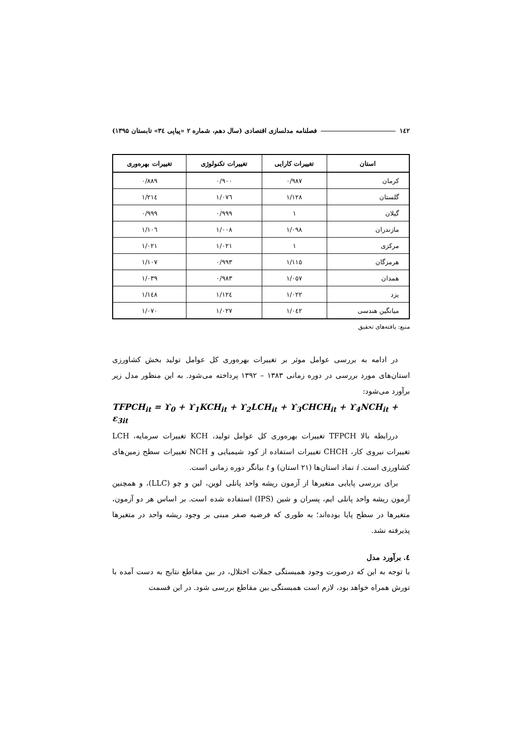۱٤۲ فصلنامه مدلسازی اقتصادی (سال دهم، شماره ۲ «پیاپی ۳٤» تابستان ۱۳۹۵)
| استان | تغییرات کارایی | تغییرات تکنولوژی | تغییرات بهره‌وری |
| --- | --- | --- | --- |
| کرمان | ۰/۹۸۷ | ۰/۹۰۰ | ۰/۸۸۹ |
| گلستان | ۱/۱۲۸ | ۱/۰۷٦ | ۱/۲۱٤ |
| گیلان | ۱ | ۰/۹۹۹ | ۰/۹۹۹ |
| مازندران | ۱/۰۹۸ | ۱/۰۰۸ | ۱/۱۰٦ |
| مرکزی | ۱ | ۱/۰۲۱ | ۱/۰۲۱ |
| هرمزگان | ۱/۱۱٥ | ۰/۹۹۳ | ۱/۱۰۷ |
| همدان | ۱/۰٥۷ | ۰/۹۸۳ | ۱/۰۳۹ |
| یزد | ۱/۰۲۲ | ۱/۱۲٤ | ۱/۱٤۸ |
| میانگین هندسی | ۱/۰٤۲ | ۱/۰۲۷ | ۱/۰۷۰ |
منبع: یافته‌های تحقیق
در ادامه به بررسی عوامل موثر بر تغییرات بهره‌وری کل عوامل تولید بخش کشاورزی استان‌های مورد بررسی در دوره زمانی ۱۳۸۳ – ۱۳۹۲ پرداخته می‌شود. به این منظور مدل زیر برآورد می‌شود:
TFPCH<sub>it</sub> = ϒ<sub>0</sub> + ϒ<sub>1</sub>KCH<sub>it</sub> + ϒ<sub>2</sub>LCH<sub>it</sub> + ϒ<sub>3</sub>CHCH<sub>it</sub> + ϒ<sub>4</sub>NCH<sub>it</sub> + ε<sub>3it</sub>
دررابطه بالا TFPCH تغییرات بهره‌وری کل عوامل تولید، KCH تغییرات سرمایه، LCH تغییرات نیروی کار، CHCH تغییرات استفاده از کود شیمیایی و NCH تغییرات سطح زمین‌های کشاورزی است. i نماد استان‌ها (۲۱ استان) و t بیانگر دوره زمانی است.
برای بررسی پایایی متغیرها از آزمون ریشه واحد پانلی لوین، لین و چو (LLC)، و همچنین آزمون ریشه واحد پانلی ایم، پسران و شین (IPS) استفاده شده است. بر اساس هر دو آزمون، متغیرها در سطح پایا بوده‌اند؛ به طوری که فرضیه صفر مبنی بر وجود ریشه واحد در متغیرها پذیرفته نشد.
٤. برآورد مدل
با توجه به این که درصورت وجود همبستگی جملات اختلال، در بین مقاطع نتایج به دست آمده با تورش همراه خواهد بود، لازم است همبستگی بین مقاطع بررسی شود. در این قسمت